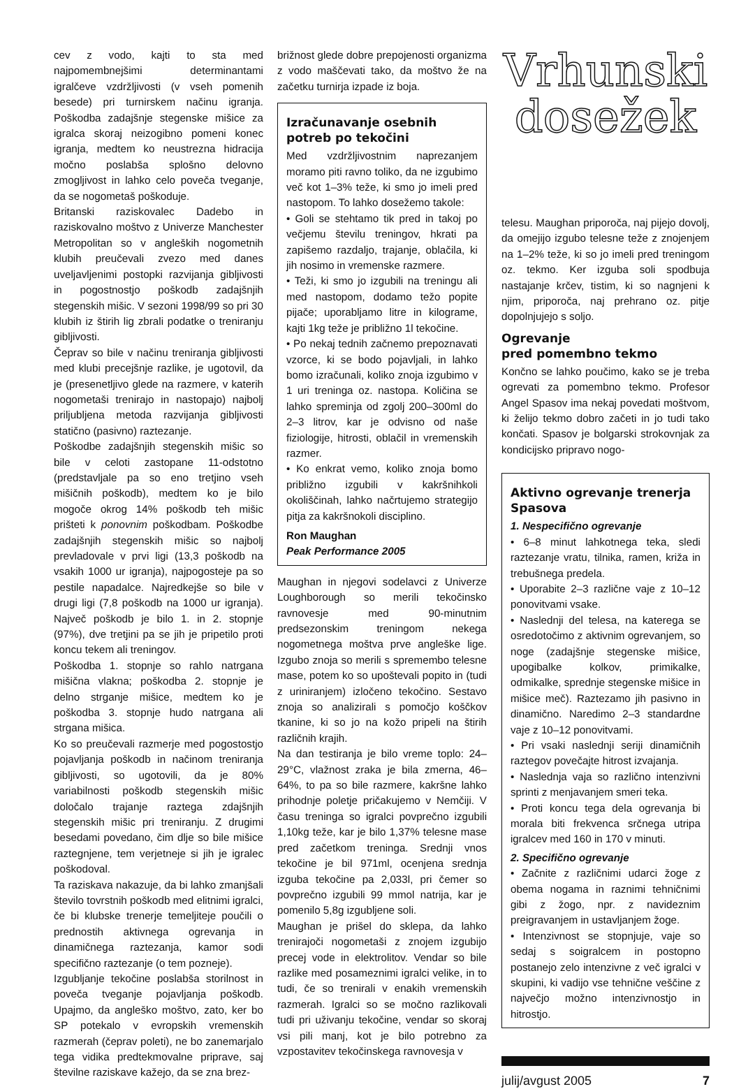cev z vodo, kajti to sta med najpomembnejšimi determinantami igralčeve vzdržljivosti (v vseh pomenih besede) pri turnirskem načinu igranja. Poškodba zadajšnje stegenske mišice za igralca skoraj neizogibno pomeni konec igranja, medtem ko neustrezna hidracija močno poslabša splošno delovno zmogljivost in lahko celo poveča tveganje, da se nogometaš poškoduje.
Britanski raziskovalec Dadebo in raziskovalno moštvo z Univerze Manchester Metropolitan so v angleških nogometnih klubih preučevali zvezo med danes uveljavljenimi postopki razvijanja gibljivosti in pogostnostjo poškodb zadajšnjih stegenskih mišic. V sezoni 1998/99 so pri 30 klubih iz štirih lig zbrali podatke o treniranju gibljivosti.
Čeprav so bile v načinu treniranja gibljivosti med klubi precejšnje razlike, je ugotovil, da je (presenetljivo glede na razmere, v katerih nogometaši trenirajo in nastopajo) najbolj priljubljena metoda razvijanja gibljivosti statično (pasivno) raztezanje.
Poškodbe zadajšnjih stegenskih mišic so bile v celoti zastopane 11-odstotno (predstavljale pa so eno tretjino vseh mišičnih poškodb), medtem ko je bilo mogoče okrog 14% poškodb teh mišic prišteti k ponovnim poškodbam. Poškodbe zadajšnjih stegenskih mišic so najbolj prevladovale v prvi ligi (13,3 poškodb na vsakih 1000 ur igranja), najpogosteje pa so pestile napadalce. Najredkejše so bile v drugi ligi (7,8 poškodb na 1000 ur igranja). Največ poškodb je bilo 1. in 2. stopnje (97%), dve tretjini pa se jih je pripetilo proti koncu tekem ali treningov.
Poškodba 1. stopnje so rahlo natrgana mišična vlakna; poškodba 2. stopnje je delno strganje mišice, medtem ko je poškodba 3. stopnje hudo natrgana ali strgana mišica.
Ko so preučevali razmerje med pogostostjo pojavljanja poškodb in načinom treniranja gibljivosti, so ugotovili, da je 80% variabilnosti poškodb stegenskih mišic določalo trajanje raztega zdajšnjih stegenskih mišic pri treniranju. Z drugimi besedami povedano, čim dlje so bile mišice raztegnjene, tem verjetneje si jih je igralec poškodoval.
Ta raziskava nakazuje, da bi lahko zmanjšali število tovrstnih poškodb med elitnimi igralci, če bi klubske trenerje temeljiteje poučili o prednostih aktivnega ogrevanja in dinamičnega raztezanja, kamor sodi specifično raztezanje (o tem pozneje).
Izgubljanje tekočine poslabša storilnost in poveča tveganje pojavljanja poškodb. Upajmo, da angleško moštvo, zato, ker bo SP potekalo v evropskih vremenskih razmerah (čeprav poleti), ne bo zanemarjalo tega vidika predtekmovalne priprave, saj številne raziskave kažejo, da se zna brez-
brižnost glede dobre prepojenosti organizma z vodo maščevati tako, da moštvo že na začetku turnirja izpade iz boja.
Izračunavanje osebnih potreb po tekočini
Med vzdržljivostnim naprezanjem moramo piti ravno toliko, da ne izgubimo več kot 1–3% teže, ki smo jo imeli pred nastopom. To lahko dosežemo takole:
• Goli se stehtamo tik pred in takoj po večjemu številu treningov, hkrati pa zapišemo razdaljo, trajanje, oblačila, ki jih nosimo in vremenske razmere.
• Teži, ki smo jo izgubili na treningu ali med nastopom, dodamo težo popite pijače; uporabljamo litre in kilograme, kajti 1kg teže je približno 1l tekočine.
• Po nekaj tednih začnemo prepoznavati vzorce, ki se bodo pojavljali, in lahko bomo izračunali, koliko znoja izgubimo v 1 uri treninga oz. nastopa. Količina se lahko spreminja od zgolj 200–300ml do 2–3 litrov, kar je odvisno od naše fiziologije, hitrosti, oblačil in vremenskih razmer.
• Ko enkrat vemo, koliko znoja bomo približno izgubili v kakršnihkoli okoliščinah, lahko načrtujemo strategijo pitja za kakršnokoli disciplino.
Ron Maughan
Peak Performance 2005
Maughan in njegovi sodelavci z Univerze Loughborough so merili tekočinsko ravnovesje med 90-minutnim predsezonskim treningom nekega nogometnega moštva prve angleške lige. Izgubo znoja so merili s spremembo telesne mase, potem ko so upoštevali popito in (tudi z uriniranjem) izločeno tekočino. Sestavo znoja so analizirali s pomočjo koščkov tkanine, ki so jo na kožo pripeli na štirih različnih krajih.
Na dan testiranja je bilo vreme toplo: 24–29°C, vlažnost zraka je bila zmerna, 46–64%, to pa so bile razmere, kakršne lahko prihodnje poletje pričakujemo v Nemčiji. V času treninga so igralci povprečno izgubili 1,10kg teže, kar je bilo 1,37% telesne mase pred začetkom treninga. Srednji vnos tekočine je bil 971ml, ocenjena srednja izguba tekočine pa 2,033l, pri čemer so povprečno izgubili 99 mmol natrija, kar je pomenilo 5,8g izgubljene soli.
Maughan je prišel do sklepa, da lahko trenirajoči nogometaši z znojem izgubijo precej vode in elektrolitov. Vendar so bile razlike med posameznimi igralci velike, in to tudi, če so trenirali v enakih vremenskih razmerah. Igralci so se močno razlikovali tudi pri uživanju tekočine, vendar so skoraj vsi pili manj, kot je bilo potrebno za vzpostavitev tekočinskega ravnovesja v
Vrhunski
dosežek
telesu. Maughan priporoča, naj pijejo dovolj, da omejijo izgubo telesne teže z znojenjem na 1–2% teže, ki so jo imeli pred treningom oz. tekmo. Ker izguba soli spodbuja nastajanje krčev, tistim, ki so nagnjeni k njim, priporoča, naj prehrano oz. pitje dopolnjujejo s soljo.
Ogrevanje
pred pomembno tekmo
Končno se lahko poučimo, kako se je treba ogrevati za pomembno tekmo. Profesor Angel Spasov ima nekaj povedati moštvom, ki želijo tekmo dobro začeti in jo tudi tako končati. Spasov je bolgarski strokovnjak za kondicijsko pripravo nogo-
Aktivno ogrevanje trenerja Spasova
1. Nespecifično ogrevanje
• 6–8 minut lahkotnega teka, sledi raztezanje vratu, tilnika, ramen, križa in trebušnega predela.
• Uporabite 2–3 različne vaje z 10–12 ponovitvami vsake.
• Naslednji del telesa, na katerega se osredotočimo z aktivnim ogrevanjem, so noge (zadajšnje stegenske mišice, upogibalke kolkov, primikalke, odmikalke, sprednje stegenske mišice in mišice meč). Raztezamo jih pasivno in dinamično. Naredimo 2–3 standardne vaje z 10–12 ponovitvami.
• Pri vsaki naslednji seriji dinamičnih raztegov povečajte hitrost izvajanja.
• Naslednja vaja so različno intenzivni sprinti z menjavanjem smeri teka.
• Proti koncu tega dela ogrevanja bi morala biti frekvenca srčnega utripa igralcev med 160 in 170 v minuti.
2. Specifično ogrevanje
• Začnite z različnimi udarci žoge z obema nogama in raznimi tehničnimi gibi z žogo, npr. z navideznim preigravanjem in ustavljanjem žoge.
• Intenzivnost se stopnjuje, vaje so sedaj s soigralcem in postopno postanejo zelo intenzivne z več igralci v skupini, ki vadijo vse tehnične veščine z največjo možno intenzivnostjo in hitrostjo.
julij/avgust 2005 7